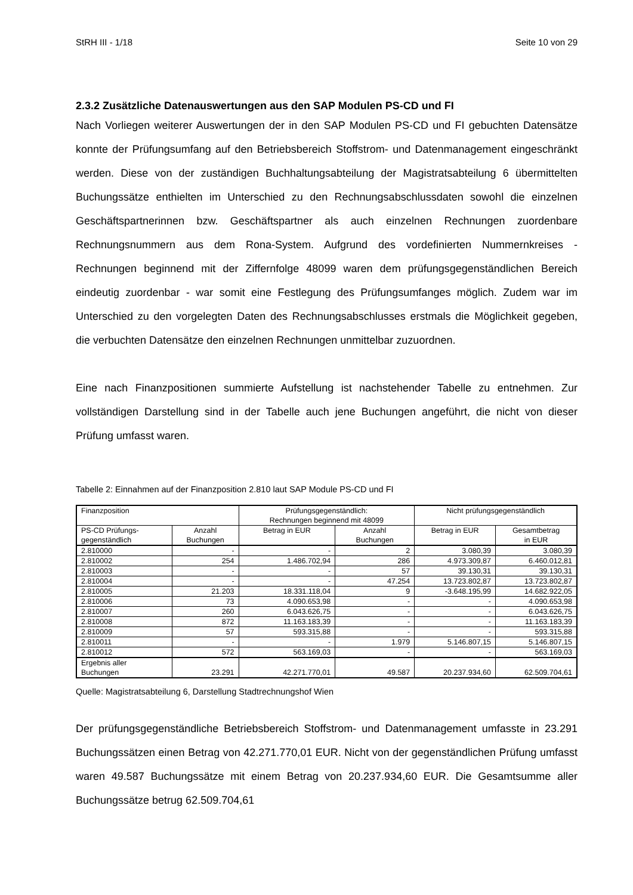StRH III - 1/18 Seite 10 von 29
2.3.2 Zusätzliche Datenauswertungen aus den SAP Modulen PS-CD und FI
Nach Vorliegen weiterer Auswertungen der in den SAP Modulen PS-CD und FI gebuchten Datensätze konnte der Prüfungsumfang auf den Betriebsbereich Stoffstrom- und Datenmanagement eingeschränkt werden. Diese von der zuständigen Buchhaltungsabteilung der Magistratsabteilung 6 übermittelten Buchungssätze enthielten im Unterschied zu den Rechnungsabschlussdaten sowohl die einzelnen Geschäftspartnerinnen bzw. Geschäftspartner als auch einzelnen Rechnungen zuordenbare Rechnungsnummern aus dem Rona-System. Aufgrund des vordefinierten Nummernkreises - Rechnungen beginnend mit der Ziffernfolge 48099 waren dem prüfungsgegenständlichen Bereich eindeutig zuordenbar - war somit eine Festlegung des Prüfungsumfanges möglich. Zudem war im Unterschied zu den vorgelegten Daten des Rechnungsabschlusses erstmals die Möglichkeit gegeben, die verbuchten Datensätze den einzelnen Rechnungen unmittelbar zuzuordnen.
Eine nach Finanzpositionen summierte Aufstellung ist nachstehender Tabelle zu entnehmen. Zur vollständigen Darstellung sind in der Tabelle auch jene Buchungen angeführt, die nicht von dieser Prüfung umfasst waren.
Tabelle 2: Einnahmen auf der Finanzposition 2.810 laut SAP Module PS-CD und FI
| Finanzposition | | Prüfungsgegenständlich: Rechnungen beginnend mit 48099 | | Nicht prüfungsgegenständlich | |
| PS-CD Prüfungs- gegenständlich | Anzahl Buchungen | Betrag in EUR | Anzahl Buchungen | Betrag in EUR | Gesamtbetrag in EUR |
| 2.810000 | - | - | 2 | 3.080,39 | 3.080,39 |
| 2.810002 | 254 | 1.486.702,94 | 286 | 4.973.309,87 | 6.460.012,81 |
| 2.810003 | - | - | 57 | 39.130,31 | 39.130,31 |
| 2.810004 | - | - | 47.254 | 13.723.802,87 | 13.723.802,87 |
| 2.810005 | 21.203 | 18.331.118,04 | 9 | -3.648.195,99 | 14.682.922,05 |
| 2.810006 | 73 | 4.090.653,98 | - | - | 4.090.653,98 |
| 2.810007 | 260 | 6.043.626,75 | - | - | 6.043.626,75 |
| 2.810008 | 872 | 11.163.183,39 | - | - | 11.163.183,39 |
| 2.810009 | 57 | 593.315,88 | - | - | 593.315,88 |
| 2.810011 | - | - | 1.979 | 5.146.807,15 | 5.146.807,15 |
| 2.810012 | 572 | 563.169,03 | - | - | 563.169,03 |
| Ergebnis aller Buchungen | 23.291 | 42.271.770,01 | 49.587 | 20.237.934,60 | 62.509.704,61 |
Quelle: Magistratsabteilung 6, Darstellung Stadtrechnungshof Wien
Der prüfungsgegenständliche Betriebsbereich Stoffstrom- und Datenmanagement umfasste in 23.291 Buchungssätzen einen Betrag von 42.271.770,01 EUR. Nicht von der gegenständlichen Prüfung umfasst waren 49.587 Buchungssätze mit einem Betrag von 20.237.934,60 EUR. Die Gesamtsumme aller Buchungssätze betrug 62.509.704,61